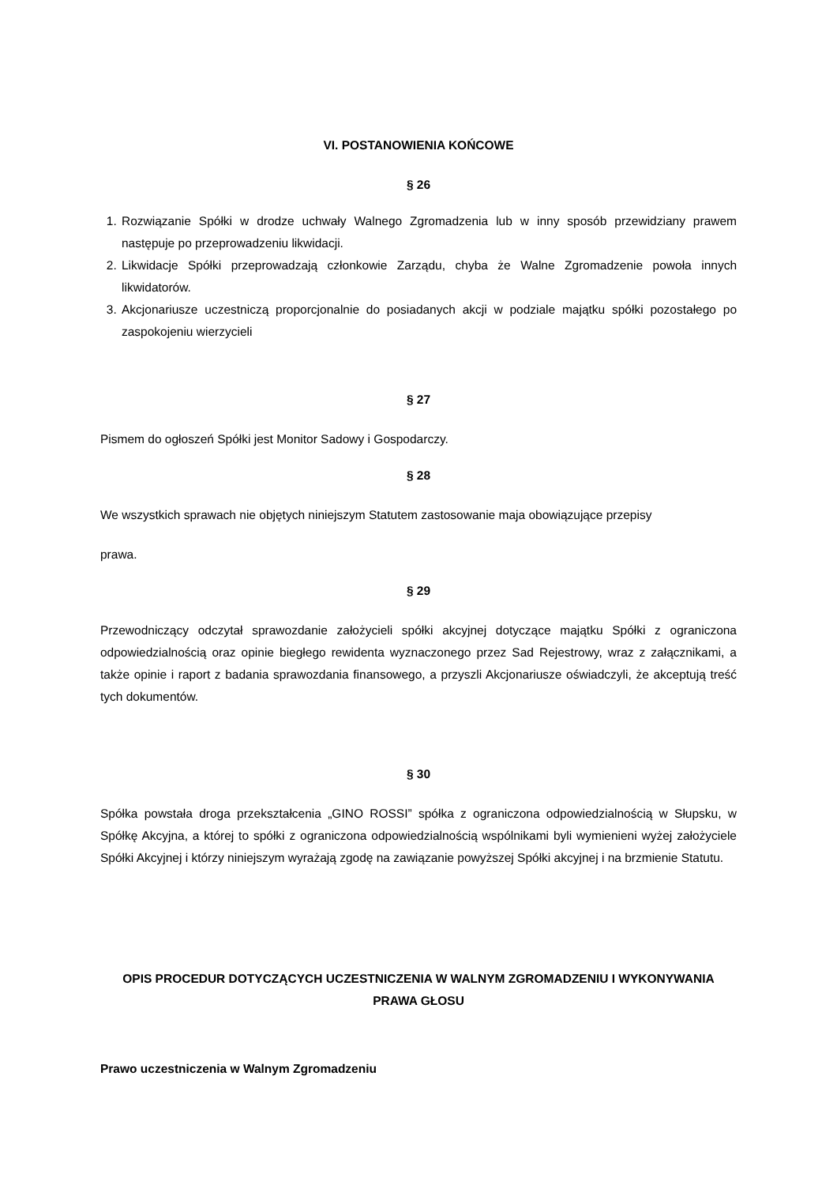VI. POSTANOWIENIA KOŃCOWE
§ 26
1. Rozwiązanie Spółki w drodze uchwały Walnego Zgromadzenia lub w inny sposób przewidziany prawem następuje po przeprowadzeniu likwidacji.
2. Likwidacje Spółki przeprowadzają członkowie Zarządu, chyba że Walne Zgromadzenie powoła innych likwidatorów.
3. Akcjonariusze uczestniczą proporcjonalnie do posiadanych akcji w podziale majątku spółki pozostałego po zaspokojeniu wierzycieli
§ 27
Pismem do ogłoszeń Spółki jest Monitor Sadowy i Gospodarczy.
§ 28
We wszystkich sprawach nie objętych niniejszym Statutem zastosowanie maja obowiązujące przepisy
prawa.
§ 29
Przewodniczący odczytał sprawozdanie założycieli spółki akcyjnej dotyczące majątku Spółki z ograniczona odpowiedzialnością oraz opinie biegłego rewidenta wyznaczonego przez Sad Rejestrowy, wraz z załącznikami, a także opinie i raport z badania sprawozdania finansowego, a przyszli Akcjonariusze oświadczyli, że akceptują treść tych dokumentów.
§ 30
Spółka powstała droga przekształcenia „GINO ROSSI” spółka z ograniczona odpowiedzialnością w Słupsku, w Spółkę Akcyjna, a której to spółki z ograniczona odpowiedzialnością wspólnikami byli wymienieni wyżej założyciele Spółki Akcyjnej i którzy niniejszym wyrażają zgodę na zawiązanie powyższej Spółki akcyjnej i na brzmienie Statutu.
OPIS PROCEDUR DOTYCZĄCYCH UCZESTNICZENIA W WALNYM ZGROMADZENIU I WYKONYWANIA PRAWA GŁOSU
Prawo uczestniczenia w Walnym Zgromadzeniu